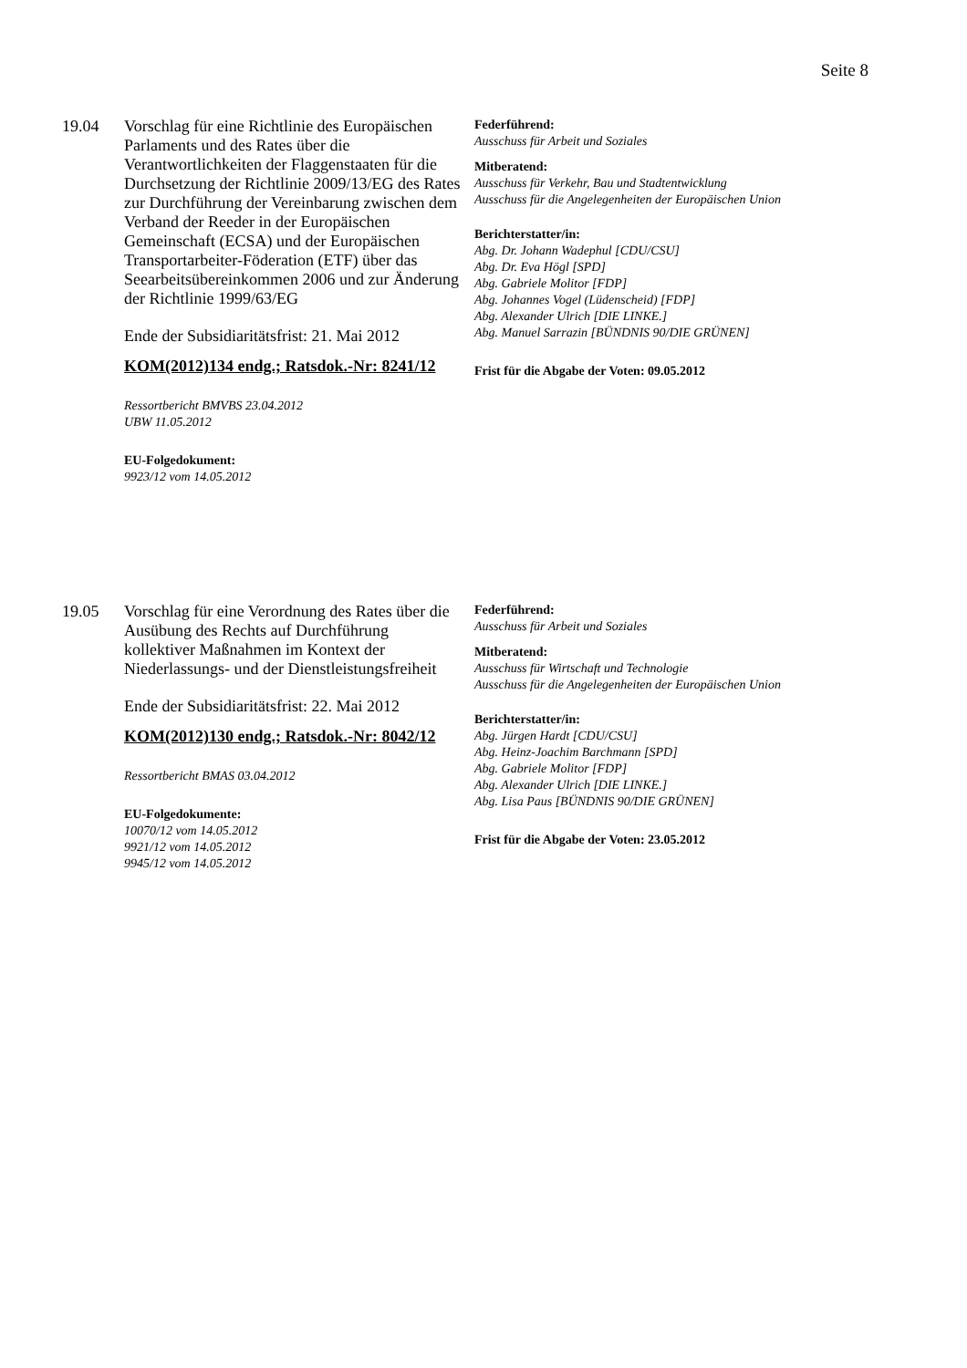Seite 8
19.04 Vorschlag für eine Richtlinie des Europäischen Parlaments und des Rates über die Verantwortlichkeiten der Flaggenstaaten für die Durchsetzung der Richtlinie 2009/13/EG des Rates zur Durchführung der Vereinbarung zwischen dem Verband der Reeder in der Europäischen Gemeinschaft (ECSA) und der Europäischen Transportarbeiter-Föderation (ETF) über das Seearbeitsübereinkommen 2006 und zur Änderung der Richtlinie 1999/63/EG
Ende der Subsidiaritätsfrist: 21. Mai 2012
KOM(2012)134 endg.; Ratsdok.-Nr: 8241/12
Ressortbericht BMVBS 23.04.2012
UBW 11.05.2012
EU-Folgedokument:
9923/12 vom 14.05.2012
Federführend:
Ausschuss für Arbeit und Soziales
Mitberatend:
Ausschuss für Verkehr, Bau und Stadtentwicklung
Ausschuss für die Angelegenheiten der Europäischen Union
Berichterstatter/in:
Abg. Dr. Johann Wadephul [CDU/CSU]
Abg. Dr. Eva Högl [SPD]
Abg. Gabriele Molitor [FDP]
Abg. Johannes Vogel (Lüdenscheid) [FDP]
Abg. Alexander Ulrich [DIE LINKE.]
Abg. Manuel Sarrazin [BÜNDNIS 90/DIE GRÜNEN]
Frist für die Abgabe der Voten: 09.05.2012
19.05 Vorschlag für eine Verordnung des Rates über die Ausübung des Rechts auf Durchführung kollektiver Maßnahmen im Kontext der Niederlassungs- und der Dienstleistungsfreiheit
Ende der Subsidiaritätsfrist: 22. Mai 2012
KOM(2012)130 endg.; Ratsdok.-Nr: 8042/12
Ressortbericht BMAS 03.04.2012
EU-Folgedokumente:
10070/12 vom 14.05.2012
9921/12 vom 14.05.2012
9945/12 vom 14.05.2012
Federführend:
Ausschuss für Arbeit und Soziales
Mitberatend:
Ausschuss für Wirtschaft und Technologie
Ausschuss für die Angelegenheiten der Europäischen Union
Berichterstatter/in:
Abg. Jürgen Hardt [CDU/CSU]
Abg. Heinz-Joachim Barchmann [SPD]
Abg. Gabriele Molitor [FDP]
Abg. Alexander Ulrich [DIE LINKE.]
Abg. Lisa Paus [BÜNDNIS 90/DIE GRÜNEN]
Frist für die Abgabe der Voten: 23.05.2012